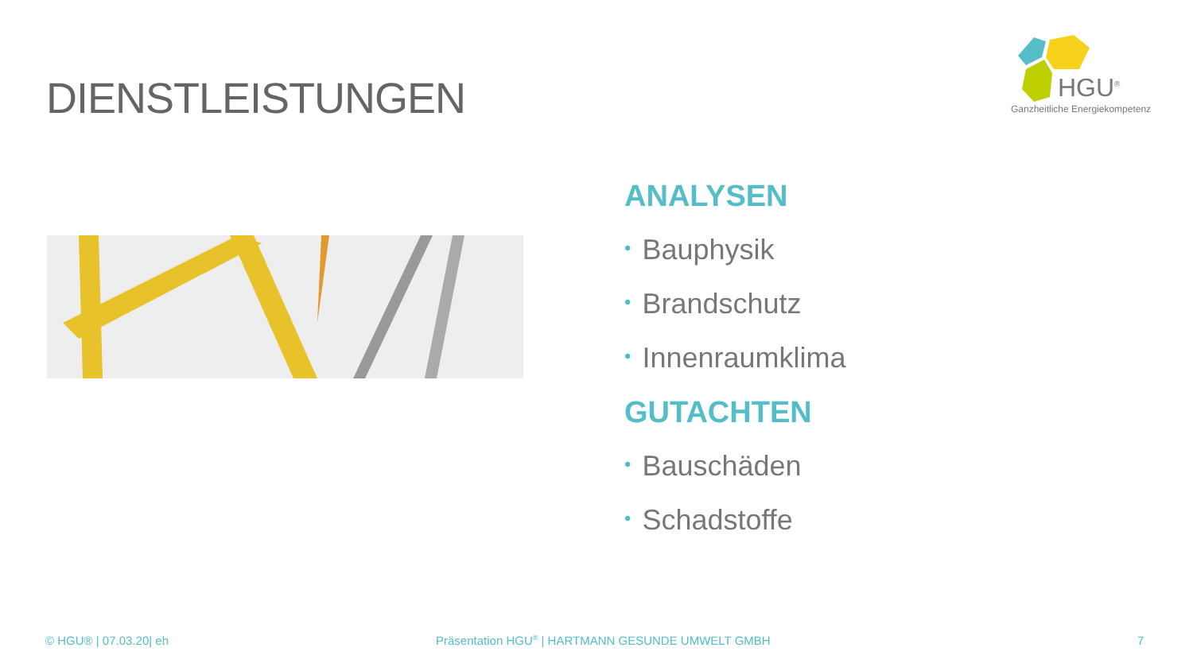DIENSTLEISTUNGEN
HGU<sup>®</sup>
Ganzheitliche Energiekompetenz
ANALYSEN
• Bauphysik
• Brandschutz
• Innenraumklima
GUTACHTEN
• Bauschäden
• Schadstoffe
© HGU® | 07.03.20| eh
Präsentation HGU<sup>®</sup> | HARTMANN GESUNDE UMWELT GMBH
7